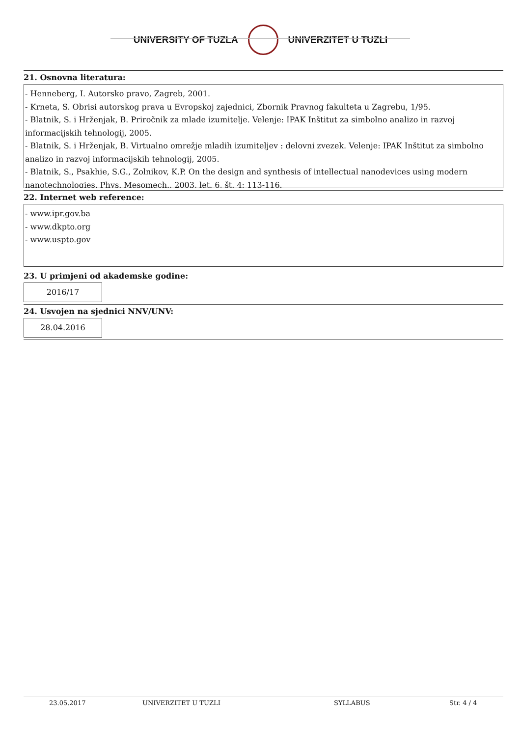UNIVERSITY OF TUZLA UNIVERZITET U TUZLI
21. Osnovna literatura:
- Henneberg, I. Autorsko pravo, Zagreb, 2001.
- Krneta, S. Obrisi autorskog prava u Evropskoj zajednici, Zbornik Pravnog fakulteta u Zagrebu, 1/95.
- Blatnik, S. i Hrženjak, B. Priročnik za mlade izumitelje. Velenje: IPAK Inštitut za simbolno analizo in razvoj informacijskih tehnologij, 2005.
- Blatnik, S. i Hrženjak, B. Virtualno omrežje mladih izumiteljev : delovni zvezek. Velenje: IPAK Inštitut za simbolno analizo in razvoj informacijskih tehnologij, 2005.
- Blatnik, S., Psakhie, S.G., Zolnikov, K.P. On the design and synthesis of intellectual nanodevices using modern nanotechnologies. Phys. Mesomech., 2003, let. 6, št. 4: 113-116.
22. Internet web reference:
- www.ipr.gov.ba
- www.dkpto.org
- www.uspto.gov
23. U primjeni od akademske godine:
2016/17
24. Usvojen na sjednici NNV/UNV:
28.04.2016
23.05.2017 UNIVERZITET U TUZLI SYLLABUS Str. 4 / 4